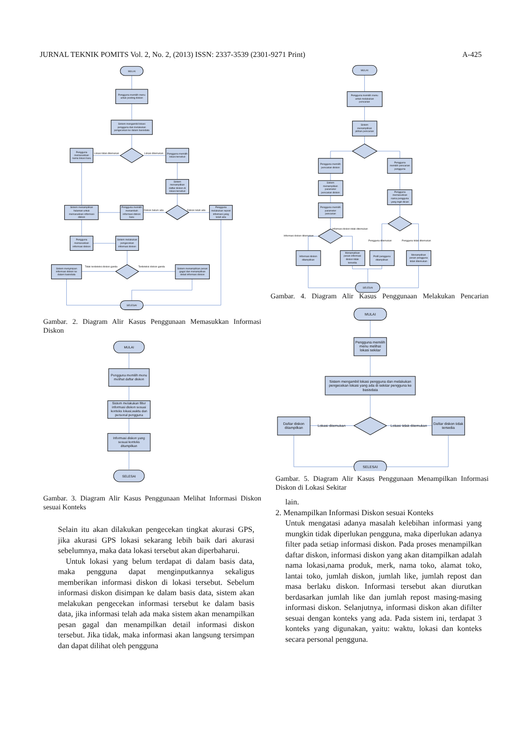JURNAL TEKNIK POMITS Vol. 2, No. 2, (2013) ISSN: 2337-3539 (2301-9271 Print) A-425
MULAI
Pengguna memilih menu
untuk posting diskon
Sistem mengambil lokasi
pengguna dan melakukan
pengecekan ke dalam basisdata
Lokasi tidak ditemukan
Lokasi ditemukan
Pengguna
memasukkan
nama lokasi baru
Pengguna memilih
lokasi tersebut
Sistem
menampilkan
daftar diskon di
lokasi tersebut
Diskon belum ada
Diskon telah ada
Pengguna memilih
menambah
informasi diskon
baru
Sistem menampilkan
halaman untuk
memasukkan informasi
diskon
Pengguna
melakukan repost
informasi yang
telah ada
Pengguna
memasukkan
informasi diskon
Sistem melakukan
pengecekan
informasi diskon
Tidak terdeteksi diskon ganda
Terdeteksi diskon ganda
Sistem menyimpan
informasi diskon ke
dalam basisdata
Sistem menampilkan pesan
gagal dan menampilkan
detail informasi diskon
SELESAI
Gambar. 2. Diagram Alir Kasus Penggunaan Memasukkan Informasi Diskon
MULAI
Pengguna memilih menu
melihat daftar diskon
Sistem melakukan filter
informasi diskon sesuai
konteks lokasi,waktu dan
personal pengguna
Informasi diskon yang
sesuai konteks
ditampilkan
SELESAI
Gambar. 3. Diagram Alir Kasus Penggunaan Melihat Informasi Diskon sesuai Konteks
Selain itu akan dilakukan pengecekan tingkat akurasi GPS, jika akurasi GPS lokasi sekarang lebih baik dari akurasi sebelumnya, maka data lokasi tersebut akan diperbaharui.
Untuk lokasi yang belum terdapat di dalam basis data, maka pengguna dapat menginputkannya sekaligus memberikan informasi diskon di lokasi tersebut. Sebelum informasi diskon disimpan ke dalam basis data, sistem akan melakukan pengecekan informasi tersebut ke dalam basis data, jika informasi telah ada maka sistem akan menampilkan pesan gagal dan menampilkan detail informasi diskon tersebut. Jika tidak, maka informasi akan langsung tersimpan dan dapat dilihat oleh pengguna
MULAI
Pengguna memilih menu
untuk melakukan
pencarian
Sistem
menampilkan
pilihan pencarian
Pengguna memilih
pencarian diskon
Pengguna
memilih pencarian
pengguna
Sistem
menampilkan
parameter
pencarian diskon
Pengguna
memasukkan
nama pengguna
yang ingin dicari
Pengguna memilih
parameter
pencarian
Informasi diskon ditemukan
Informasi diskon tidak ditemukan
Pengguna ditemukan
Pengguna tidak ditemukan
Informasi diskon
ditampilkan
Menampilkan
pesan informasi
diskon tidak
tersedia
Profil pengguna
ditampilkan
Menampilkan
pesan pengguna
tidak ditemukan
SELESAI
Gambar. 4. Diagram Alir Kasus Penggunaan Melakukan Pencarian
MULAI
Pengguna memilih
menu melihat
lokasi sekitar
Sistem mengambil lokasi pengguna dan melakukan
pengecekan lokasi yang ada di sekitar pengguna ke
basisdata
Lokasi ditemukan
Lokasi tidak ditemukan
Daftar diskon
ditampilkan
Daftar diskon tidak
tersedia
SELESAI
Gambar. 5. Diagram Alir Kasus Penggunaan Menampilkan Informasi Diskon di Lokasi Sekitar
lain.
2. Menampilkan Informasi Diskon sesuai Konteks
Untuk mengatasi adanya masalah kelebihan informasi yang mungkin tidak diperlukan pengguna, maka diperlukan adanya filter pada setiap informasi diskon. Pada proses menampilkan daftar diskon, informasi diskon yang akan ditampilkan adalah nama lokasi,nama produk, merk, nama toko, alamat toko, lantai toko, jumlah diskon, jumlah like, jumlah repost dan masa berlaku diskon. Informasi tersebut akan diurutkan berdasarkan jumlah like dan jumlah repost masing-masing informasi diskon. Selanjutnya, informasi diskon akan difilter sesuai dengan konteks yang ada. Pada sistem ini, terdapat 3 konteks yang digunakan, yaitu: waktu, lokasi dan konteks secara personal pengguna.